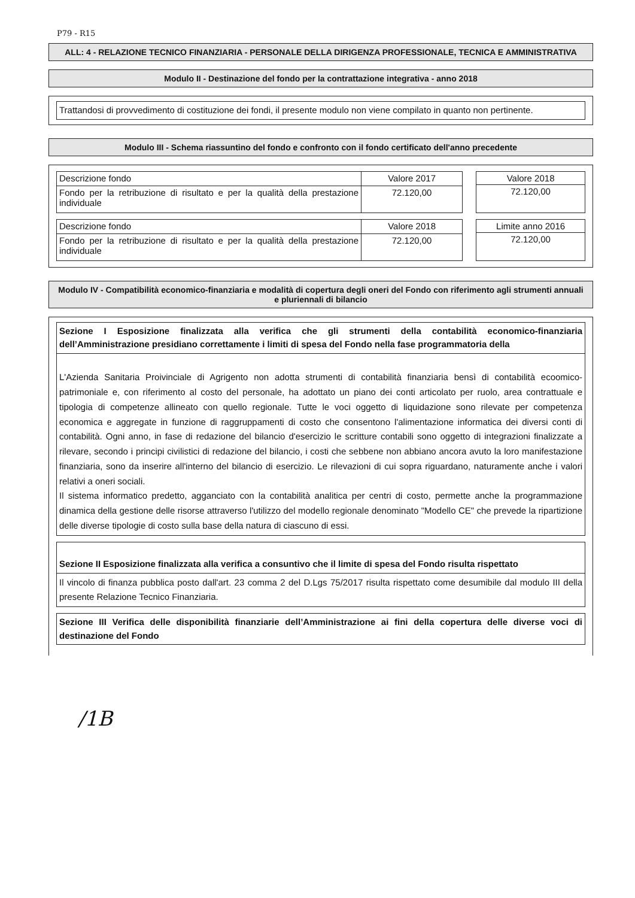P79 - R15
ALL: 4 - RELAZIONE TECNICO FINANZIARIA - PERSONALE DELLA DIRIGENZA PROFESSIONALE, TECNICA E AMMINISTRATIVA
Modulo II - Destinazione del fondo per la contrattazione integrativa - anno 2018
Trattandosi di provvedimento di costituzione dei fondi, il presente modulo non viene compilato in quanto non pertinente.
Modulo III - Schema riassuntino del fondo e confronto con il fondo certificato dell'anno precedente
| Descrizione fondo | Valore 2017 |
| Fondo per la retribuzione di risultato e per la qualità della prestazione individuale | 72.120,00 |
| Valore 2018 |
| 72.120,00 |
| Descrizione fondo | Valore 2018 |
| Fondo per la retribuzione di risultato e per la qualità della prestazione individuale | 72.120,00 |
| Limite anno 2016 |
| 72.120,00 |
Modulo IV - Compatibilità economico-finanziaria e modalità di copertura degli oneri del Fondo con riferimento agli strumenti annuali e pluriennali di bilancio
Sezione I Esposizione finalizzata alla verifica che gli strumenti della contabilità economico-finanziaria dell’Amministrazione presidiano correttamente i limiti di spesa del Fondo nella fase programmatoria della
L'Azienda Sanitaria Proivinciale di Agrigento non adotta strumenti di contabilità finanziaria bensì di contabilità ecoomico- patrimoniale e, con riferimento al costo del personale, ha adottato un piano dei conti articolato per ruolo, area contrattuale e tipologia di competenze allineato con quello regionale. Tutte le voci oggetto di liquidazione sono rilevate per competenza economica e aggregate in funzione di raggruppamenti di costo che consentono l'alimentazione informatica dei diversi conti di contabilità. Ogni anno, in fase di redazione del bilancio d'esercizio le scritture contabili sono oggetto di integrazioni finalizzate a rilevare, secondo i principi civilistici di redazione del bilancio, i costi che sebbene non abbiano ancora avuto la loro manifestazione finanziaria, sono da inserire all'interno del bilancio di esercizio. Le rilevazioni di cui sopra riguardano, naturamente anche i valori relativi a oneri sociali.
Il sistema informatico predetto, agganciato con la contabilità analitica per centri di costo, permette anche la programmazione dinamica della gestione delle risorse attraverso l'utilizzo del modello regionale denominato "Modello CE" che prevede la ripartizione delle diverse tipologie di costo sulla base della natura di ciascuno di essi.
Sezione II Esposizione finalizzata alla verifica a consuntivo che il limite di spesa del Fondo risulta rispettato
Il vincolo di finanza pubblica posto dall'art. 23 comma 2 del D.Lgs 75/2017 risulta rispettato come desumibile dal modulo III della presente Relazione Tecnico Finanziaria.
Sezione III Verifica delle disponibilità finanziarie dell’Amministrazione ai fini della copertura delle diverse voci di destinazione del Fondo
/1B